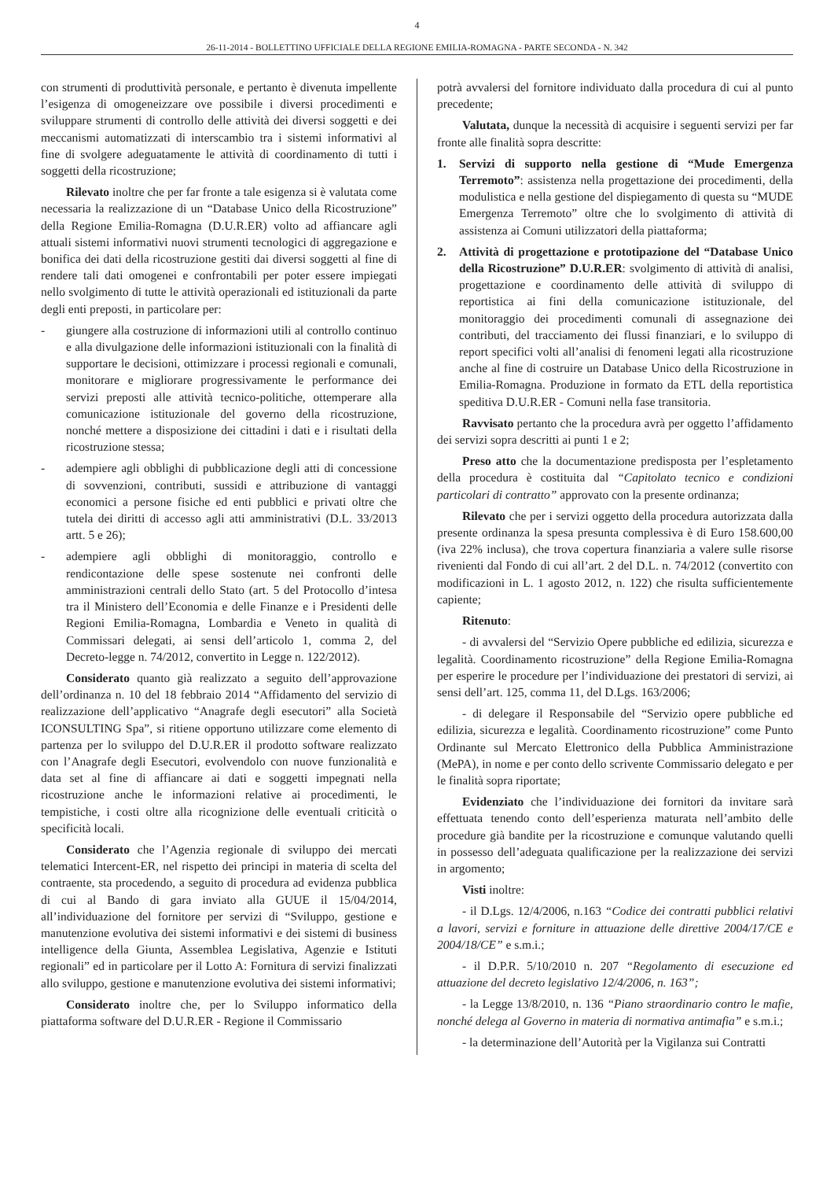4
26-11-2014 - BOLLETTINO UFFICIALE DELLA REGIONE EMILIA-ROMAGNA - PARTE SECONDA - N. 342
con strumenti di produttività personale, e pertanto è divenuta impellente l’esigenza di omogeneizzare ove possibile i diversi procedimenti e sviluppare strumenti di controllo delle attività dei diversi soggetti e dei meccanismi automatizzati di interscambio tra i sistemi informativi al fine di svolgere adeguatamente le attività di coordinamento di tutti i soggetti della ricostruzione;
Rilevato inoltre che per far fronte a tale esigenza si è valutata come necessaria la realizzazione di un “Database Unico della Ricostruzione” della Regione Emilia-Romagna (D.U.R.ER) volto ad affiancare agli attuali sistemi informativi nuovi strumenti tecnologici di aggregazione e bonifica dei dati della ricostruzione gestiti dai diversi soggetti al fine di rendere tali dati omogenei e confrontabili per poter essere impiegati nello svolgimento di tutte le attività operazionali ed istituzionali da parte degli enti preposti, in particolare per:
- giungere alla costruzione di informazioni utili al controllo continuo e alla divulgazione delle informazioni istituzionali con la finalità di supportare le decisioni, ottimizzare i processi regionali e comunali, monitorare e migliorare progressivamente le performance dei servizi preposti alle attività tecnico-politiche, ottemperare alla comunicazione istituzionale del governo della ricostruzione, nonché mettere a disposizione dei cittadini i dati e i risultati della ricostruzione stessa;
- adempiere agli obblighi di pubblicazione degli atti di concessione di sovvenzioni, contributi, sussidi e attribuzione di vantaggi economici a persone fisiche ed enti pubblici e privati oltre che tutela dei diritti di accesso agli atti amministrativi (D.L. 33/2013 artt. 5 e 26);
- adempiere agli obblighi di monitoraggio, controllo e rendicontazione delle spese sostenute nei confronti delle amministrazioni centrali dello Stato (art. 5 del Protocollo d’intesa tra il Ministero dell’Economia e delle Finanze e i Presidenti delle Regioni Emilia-Romagna, Lombardia e Veneto in qualità di Commissari delegati, ai sensi dell’articolo 1, comma 2, del Decreto-legge n. 74/2012, convertito in Legge n. 122/2012).
Considerato quanto già realizzato a seguito dell’approvazione dell’ordinanza n. 10 del 18 febbraio 2014 “Affidamento del servizio di realizzazione dell’applicativo “Anagrafe degli esecutori” alla Società ICONSULTING Spa”, si ritiene opportuno utilizzare come elemento di partenza per lo sviluppo del D.U.R.ER il prodotto software realizzato con l’Anagrafe degli Esecutori, evolvendolo con nuove funzionalità e data set al fine di affiancare ai dati e soggetti impegnati nella ricostruzione anche le informazioni relative ai procedimenti, le tempistiche, i costi oltre alla ricognizione delle eventuali criticità o specificità locali.
Considerato che l’Agenzia regionale di sviluppo dei mercati telematici Intercent-ER, nel rispetto dei principi in materia di scelta del contraente, sta procedendo, a seguito di procedura ad evidenza pubblica di cui al Bando di gara inviato alla GUUE il 15/04/2014, all’individuazione del fornitore per servizi di “Sviluppo, gestione e manutenzione evolutiva dei sistemi informativi e dei sistemi di business intelligence della Giunta, Assemblea Legislativa, Agenzie e Istituti regionali” ed in particolare per il Lotto A: Fornitura di servizi finalizzati allo sviluppo, gestione e manutenzione evolutiva dei sistemi informativi;
Considerato inoltre che, per lo Sviluppo informatico della piattaforma software del D.U.R.ER - Regione il Commissario
potrà avvalersi del fornitore individuato dalla procedura di cui al punto precedente;
Valutata, dunque la necessità di acquisire i seguenti servizi per far fronte alle finalità sopra descritte:
1. Servizi di supporto nella gestione di “Mude Emergenza Terremoto”: assistenza nella progettazione dei procedimenti, della modulistica e nella gestione del dispiegamento di questa su “MUDE Emergenza Terremoto” oltre che lo svolgimento di attività di assistenza ai Comuni utilizzatori della piattaforma;
2. Attività di progettazione e prototipazione del “Database Unico della Ricostruzione” D.U.R.ER: svolgimento di attività di analisi, progettazione e coordinamento delle attività di sviluppo di reportistica ai fini della comunicazione istituzionale, del monitoraggio dei procedimenti comunali di assegnazione dei contributi, del tracciamento dei flussi finanziari, e lo sviluppo di report specifici volti all’analisi di fenomeni legati alla ricostruzione anche al fine di costruire un Database Unico della Ricostruzione in Emilia-Romagna. Produzione in formato da ETL della reportistica speditiva D.U.R.ER - Comuni nella fase transitoria.
Ravvisato pertanto che la procedura avrà per oggetto l’affidamento dei servizi sopra descritti ai punti 1 e 2;
Preso atto che la documentazione predisposta per l’espletamento della procedura è costituita dal “Capitolato tecnico e condizioni particolari di contratto” approvato con la presente ordinanza;
Rilevato che per i servizi oggetto della procedura autorizzata dalla presente ordinanza la spesa presunta complessiva è di Euro 158.600,00 (iva 22% inclusa), che trova copertura finanziaria a valere sulle risorse rivenienti dal Fondo di cui all’art. 2 del D.L. n. 74/2012 (convertito con modificazioni in L. 1 agosto 2012, n. 122) che risulta sufficientemente capiente;
Ritenuto:
- di avvalersi del “Servizio Opere pubbliche ed edilizia, sicurezza e legalità. Coordinamento ricostruzione” della Regione Emilia-Romagna per esperire le procedure per l’individuazione dei prestatori di servizi, ai sensi dell’art. 125, comma 11, del D.Lgs. 163/2006;
- di delegare il Responsabile del “Servizio opere pubbliche ed edilizia, sicurezza e legalità. Coordinamento ricostruzione” come Punto Ordinante sul Mercato Elettronico della Pubblica Amministrazione (MePA), in nome e per conto dello scrivente Commissario delegato e per le finalità sopra riportate;
Evidenziato che l’individuazione dei fornitori da invitare sarà effettuata tenendo conto dell’esperienza maturata nell’ambito delle procedure già bandite per la ricostruzione e comunque valutando quelli in possesso dell’adeguata qualificazione per la realizzazione dei servizi in argomento;
Visti inoltre:
- il D.Lgs. 12/4/2006, n.163 “Codice dei contratti pubblici relativi a lavori, servizi e forniture in attuazione delle direttive 2004/17/CE e 2004/18/CE” e s.m.i.;
- il D.P.R. 5/10/2010 n. 207 “Regolamento di esecuzione ed attuazione del decreto legislativo 12/4/2006, n. 163”;
- la Legge 13/8/2010, n. 136 “Piano straordinario contro le mafie, nonché delega al Governo in materia di normativa antimafia” e s.m.i.;
- la determinazione dell’Autorità per la Vigilanza sui Contratti